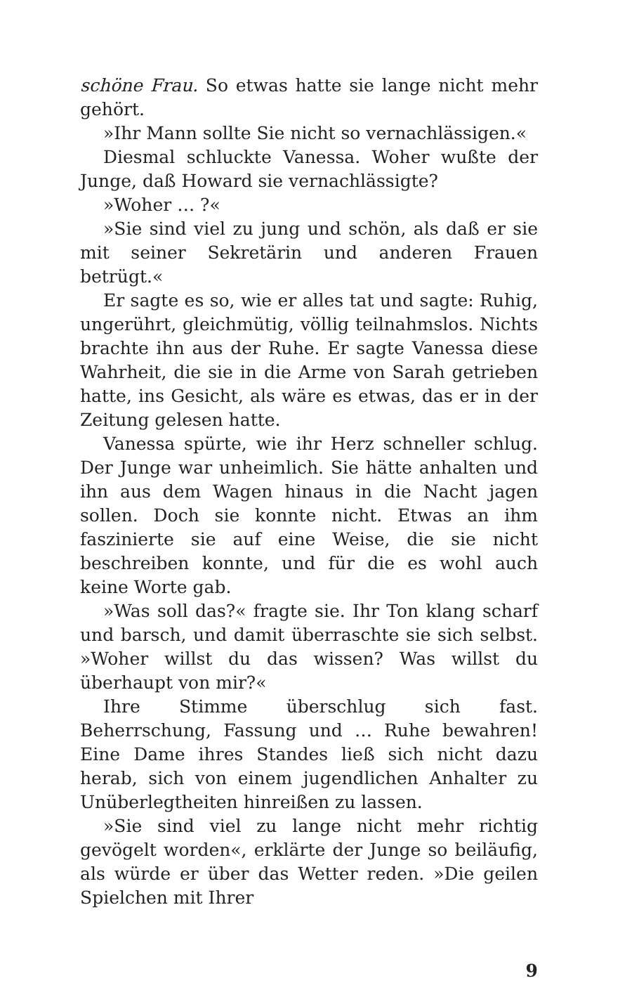schöne Frau. So etwas hatte sie lange nicht mehr gehört.
»Ihr Mann sollte Sie nicht so vernachlässigen.«
Diesmal schluckte Vanessa. Woher wußte der Junge, daß Howard sie vernachlässigte?
»Woher … ?«
»Sie sind viel zu jung und schön, als daß er sie mit seiner Sekretärin und anderen Frauen betrügt.«
Er sagte es so, wie er alles tat und sagte: Ruhig, ungerührt, gleichmütig, völlig teilnahmslos. Nichts brachte ihn aus der Ruhe. Er sagte Vanessa diese Wahrheit, die sie in die Arme von Sarah getrieben hatte, ins Gesicht, als wäre es etwas, das er in der Zeitung gelesen hatte.
Vanessa spürte, wie ihr Herz schneller schlug. Der Junge war unheimlich. Sie hätte anhalten und ihn aus dem Wagen hinaus in die Nacht jagen sollen. Doch sie konnte nicht. Etwas an ihm faszinierte sie auf eine Weise, die sie nicht beschreiben konnte, und für die es wohl auch keine Worte gab.
»Was soll das?« fragte sie. Ihr Ton klang scharf und barsch, und damit überraschte sie sich selbst. »Woher willst du das wissen? Was willst du überhaupt von mir?«
Ihre Stimme überschlug sich fast. Beherrschung, Fassung und … Ruhe bewahren! Eine Dame ihres Standes ließ sich nicht dazu herab, sich von einem jugendlichen Anhalter zu Unüberlegtheiten hinreißen zu lassen.
»Sie sind viel zu lange nicht mehr richtig gevögelt worden«, erklärte der Junge so beiläufig, als würde er über das Wetter reden. »Die geilen Spielchen mit Ihrer
9